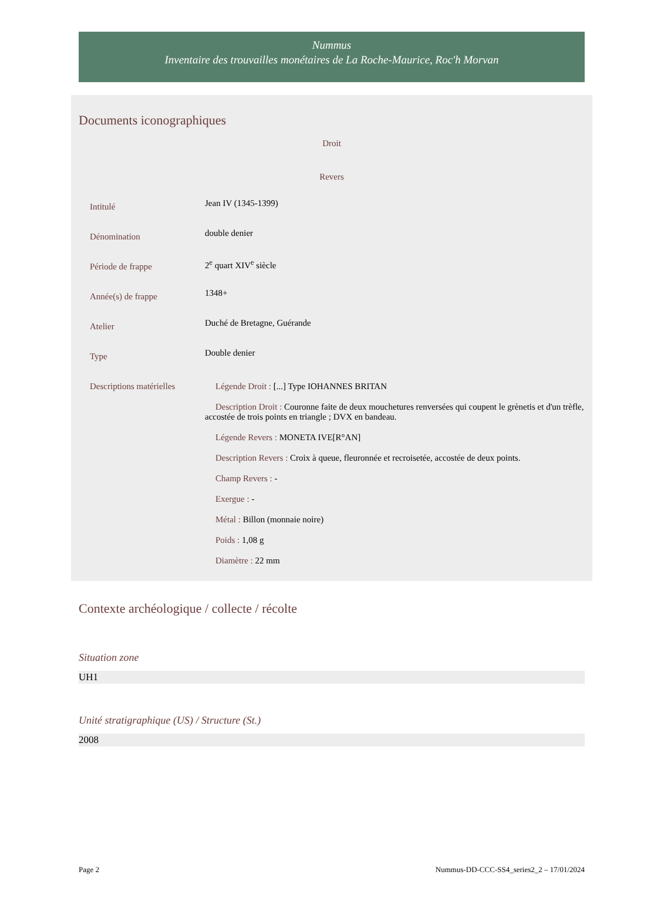Nummus
Inventaire des trouvailles monétaires de La Roche-Maurice, Roc'h Morvan
Documents iconographiques
Droit
Revers
Intitulé
Jean IV (1345-1399)
Dénomination
double denier
Période de frappe
2<sup>e</sup> quart XIV<sup>e</sup> siècle
Année(s) de frappe
1348+
Atelier
Duché de Bretagne, Guérande
Type
Double denier
Descriptions matérielles
Légende Droit : [...] Type IOHANNES BRITAN
Description Droit : Couronne faite de deux mouchetures renversées qui coupent le grènetis et d'un trèfle, accostée de trois points en triangle ; DVX en bandeau.
Légende Revers : MONETA IVE[R°AN]
Description Revers : Croix à queue, fleuronnée et recroisetée, accostée de deux points.
Champ Revers : -
Exergue : -
Métal : Billon (monnaie noire)
Poids : 1,08 g
Diamètre : 22 mm
Contexte archéologique / collecte / récolte
Situation zone
UH1
Unité stratigraphique (US) / Structure (St.)
2008
Page 2 Nummus-DD-CCC-SS4_series2_2 – 17/01/2024